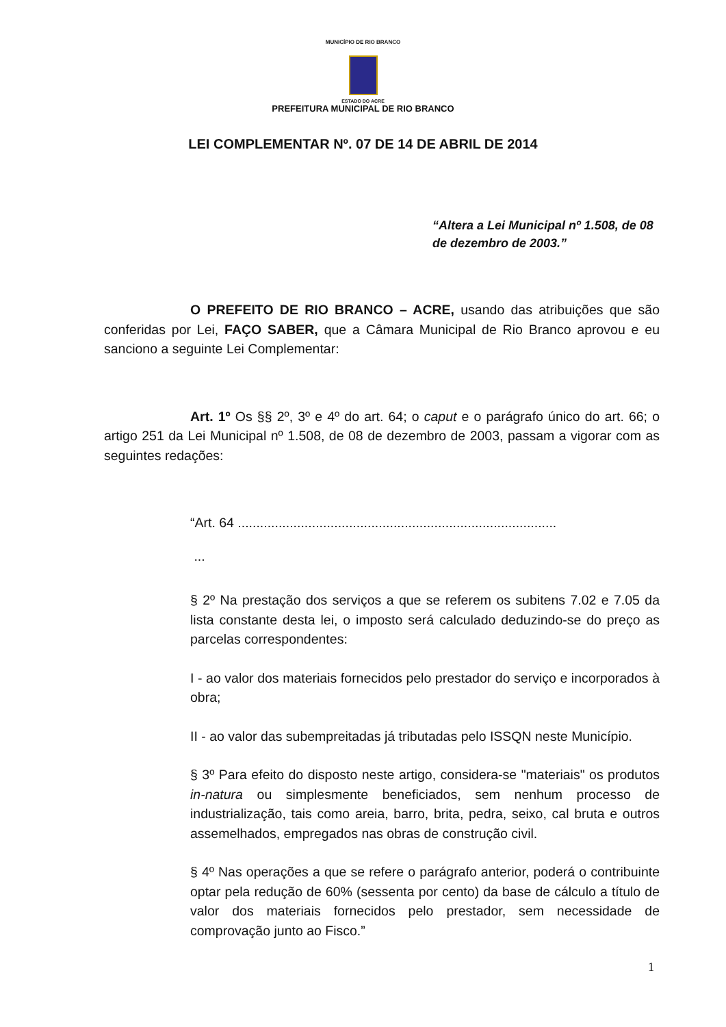MUNICÍPIO DE RIO BRANCO
ESTADO DO ACRE
PREFEITURA MUNICIPAL DE RIO BRANCO
LEI COMPLEMENTAR Nº. 07 DE 14 DE ABRIL DE 2014
“Altera a Lei Municipal nº 1.508, de 08 de dezembro de 2003.”
O PREFEITO DE RIO BRANCO – ACRE, usando das atribuições que são conferidas por Lei, FAÇO SABER, que a Câmara Municipal de Rio Branco aprovou e eu sanciono a seguinte Lei Complementar:
Art. 1º Os §§ 2º, 3º e 4º do art. 64; o caput e o parágrafo único do art. 66; o artigo 251 da Lei Municipal nº 1.508, de 08 de dezembro de 2003, passam a vigorar com as seguintes redações:
“Art. 64 ......................................................................................
...
§ 2º Na prestação dos serviços a que se referem os subitens 7.02 e 7.05 da lista constante desta lei, o imposto será calculado deduzindo-se do preço as parcelas correspondentes:
I - ao valor dos materiais fornecidos pelo prestador do serviço e incorporados à obra;
II - ao valor das subempreitadas já tributadas pelo ISSQN neste Município.
§ 3º Para efeito do disposto neste artigo, considera-se "materiais" os produtos in-natura ou simplesmente beneficiados, sem nenhum processo de industrialização, tais como areia, barro, brita, pedra, seixo, cal bruta e outros assemelhados, empregados nas obras de construção civil.
§ 4º Nas operações a que se refere o parágrafo anterior, poderá o contribuinte optar pela redução de 60% (sessenta por cento) da base de cálculo a título de valor dos materiais fornecidos pelo prestador, sem necessidade de comprovação junto ao Fisco.”
1